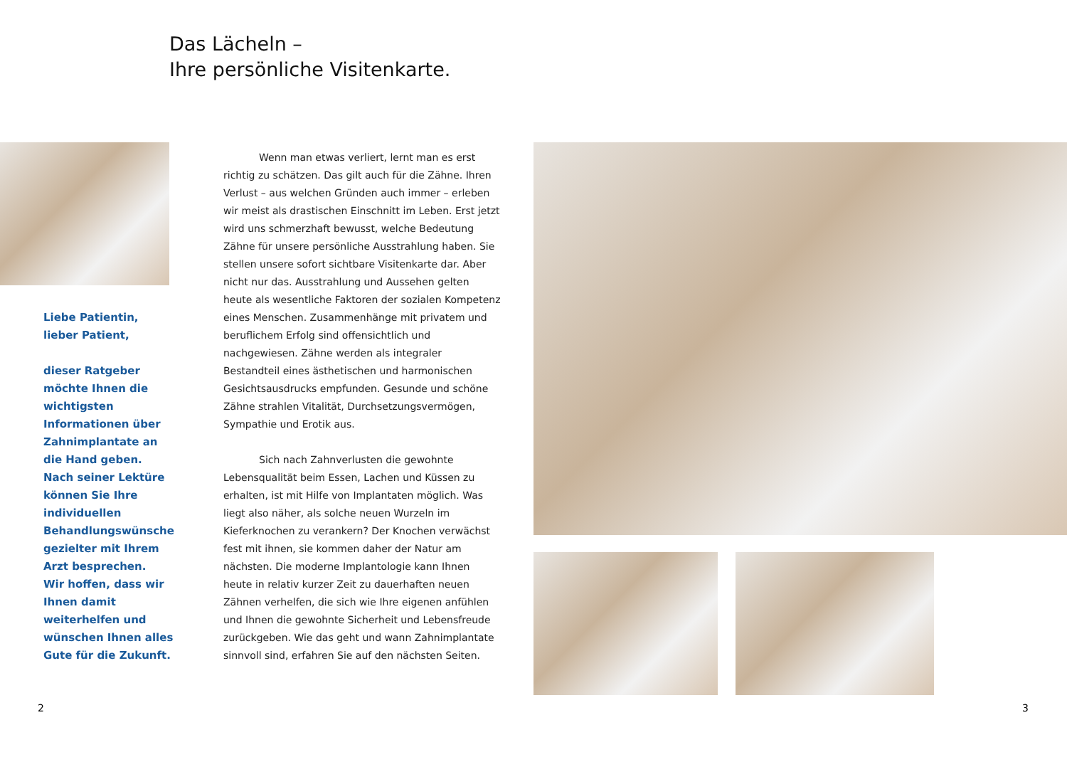Das Lächeln –
Ihre persönliche Visitenkarte.
Liebe Patientin,
lieber Patient,
dieser Ratgeber möchte Ihnen die wichtigsten Informationen über Zahnimplantate an die Hand geben.
Nach seiner Lektüre können Sie Ihre individuellen Behandlungswünsche gezielter mit Ihrem Arzt besprechen.
Wir hoffen, dass wir Ihnen damit weiterhelfen und wünschen Ihnen alles Gute für die Zukunft.
Wenn man etwas verliert, lernt man es erst richtig zu schätzen. Das gilt auch für die Zähne. Ihren Verlust – aus welchen Gründen auch immer – erleben wir meist als drastischen Einschnitt im Leben. Erst jetzt wird uns schmerzhaft bewusst, welche Bedeutung Zähne für unsere persönliche Ausstrahlung haben. Sie stellen unsere sofort sichtbare Visitenkarte dar. Aber nicht nur das. Ausstrahlung und Aussehen gelten heute als wesentliche Faktoren der sozialen Kompetenz eines Menschen. Zusammenhänge mit privatem und beruflichem Erfolg sind offensichtlich und nachgewiesen. Zähne werden als integraler Bestandteil eines ästhetischen und harmonischen Gesichtsausdrucks empfunden. Gesunde und schöne Zähne strahlen Vitalität, Durchsetzungsvermögen, Sympathie und Erotik aus.
Sich nach Zahnverlusten die gewohnte Lebensqualität beim Essen, Lachen und Küssen zu erhalten, ist mit Hilfe von Implantaten möglich. Was liegt also näher, als solche neuen Wurzeln im Kieferknochen zu verankern? Der Knochen verwächst fest mit ihnen, sie kommen daher der Natur am nächsten. Die moderne Implantologie kann Ihnen heute in relativ kurzer Zeit zu dauerhaften neuen Zähnen verhelfen, die sich wie Ihre eigenen anfühlen und Ihnen die gewohnte Sicherheit und Lebensfreude zurückgeben. Wie das geht und wann Zahnimplantate sinnvoll sind, erfahren Sie auf den nächsten Seiten.
2 3